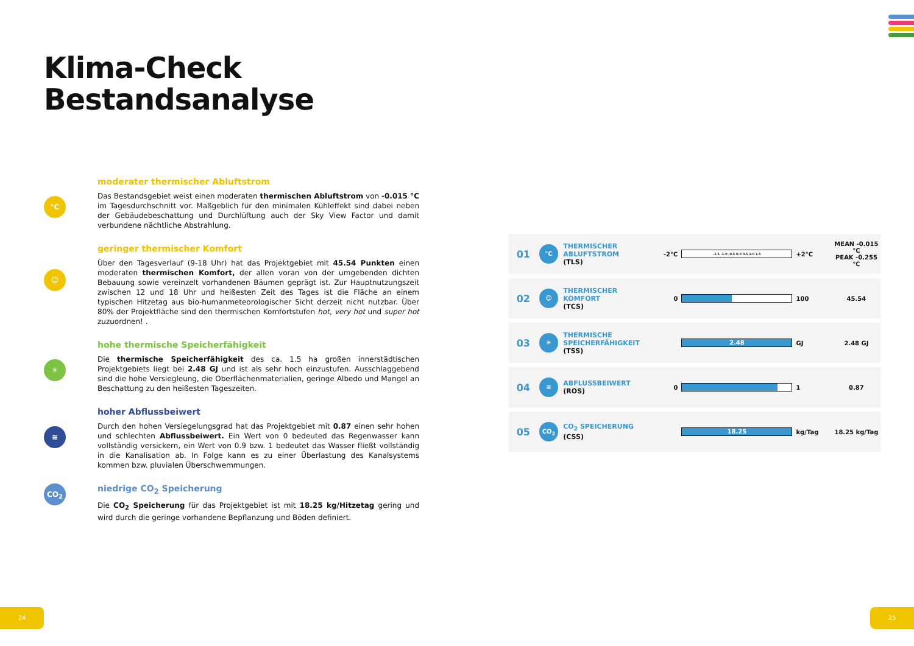Klima-Check
Bestandsanalyse
°C
moderater thermischer Abluftstrom
Das Bestandsgebiet weist einen moderaten thermischen Abluftstrom von -0.015 °C im Tagesdurchschnitt vor. Maßgeblich für den minimalen Kühleffekt sind dabei neben der Gebäudebeschattung und Durchlüftung auch der Sky View Factor und damit verbundene nächtliche Abstrahlung.
☺
geringer thermischer Komfort
Über den Tagesverlauf (9-18 Uhr) hat das Projektgebiet mit 45.54 Punkten einen moderaten thermischen Komfort, der allen voran von der umgebenden dichten Bebauung sowie vereinzelt vorhandenen Bäumen geprägt ist. Zur Hauptnutzungszeit zwischen 12 und 18 Uhr und heißesten Zeit des Tages ist die Fläche an einem typischen Hitzetag aus bio-humanmeteorologischer Sicht derzeit nicht nutzbar. Über 80% der Projektfläche sind den thermischen Komfortstufen hot, very hot und super hot zuzuordnen! .
☀
hohe thermische Speicherfähigkeit
Die thermische Speicherfähigkeit des ca. 1.5 ha großen innerstädtischen Projektgebiets liegt bei 2.48 GJ und ist als sehr hoch einzustufen. Ausschlaggebend sind die hohe Versiegleung, die Oberflächenmaterialien, geringe Albedo und Mangel an Beschattung zu den heißesten Tageszeiten.
≋
hoher Abflussbeiwert
Durch den hohen Versiegelungsgrad hat das Projektgebiet mit 0.87 einen sehr hohen und schlechten Abflussbeiwert. Ein Wert von 0 bedeuted das Regenwasser kann vollständig versickern, ein Wert von 0.9 bzw. 1 bedeutet das Wasser fließt vollständig in die Kanalisation ab. In Folge kann es zu einer Überlastung des Kanalsystems kommen bzw. pluvialen Überschwemmungen.
CO<sub>2</sub>
niedrige CO<sub>2</sub> Speicherung
Die CO<sub>2</sub> Speicherung für das Projektgebiet ist mit 18.25 kg/Hitzetag gering und wird durch die geringe vorhandene Bepflanzung und Böden definiert.
01
°C
THERMISCHER
ABLUFTSTROM
(TLS)
-2°C
-1.5 -1.0 -0.5 0.0 0.5 1.0 1.5
+2°C
MEAN -0.015 °C
PEAK -0.255 °C
02
☺
THERMISCHER
KOMFORT
(TCS)
0 100 45.54
03
☀
THERMISCHE
SPEICHERFÄHIGKEIT
(TSS)
2.48
GJ 2.48 GJ
04
≋
ABFLUSSBEIWERT
(ROS)
0 1 0.87
05
CO<sub>2</sub>
CO<sub>2</sub> SPEICHERUNG
(CSS)
18.25
kg/Tag 18.25 kg/Tag
24 25